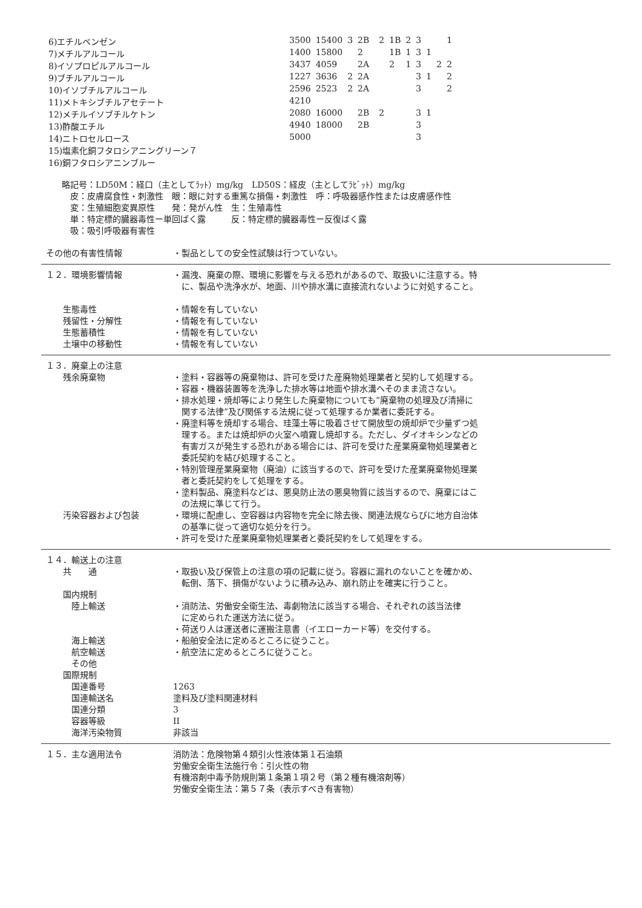| 6)エチルベンゼン | 3500 | 15400 | 3 | 2B | | 2 | 1B | 2 | 3 | | | 1 |
| 7)メチルアルコール | 1400 | 15800 | | 2 | | | 1B | 1 | 3 | 1 | | |
| 8)イソプロピルアルコール | 3437 | 4059 | | 2A | | | 2 | 1 | 3 | | 2 | 2 |
| 9)ブチルアルコール | 1227 | 3636 | 2 | 2A | | | | | 3 | 1 | | 2 |
| 10)イソブチルアルコール | 2596 | 2523 | 2 | 2A | | | | | 3 | | | 2 |
| 11)メトキシブチルアセテート | 4210 | | | | | | | | | | | |
| 12)メチルイソブチルケトン | 2080 | 16000 | | 2B | | 2 | | | 3 | 1 | | |
| 13)酢酸エチル | 4940 | 18000 | | 2B | | | | | 3 | | | |
| 14)ニトロセルロース | 5000 | | | | | | | | 3 | | | |
| 15)塩素化銅フタロシアニングリーン７ | | | | | | | | | | | | |
| 16)銅フタロシアニンブルー | | | | | | | | | | | | |
略記号：LD50M：経口（主としてﾗｯﾄ）mg/kg　LD50S：経皮（主としてﾗﾋﾞｯﾄ）mg/kg
　皮：皮膚腐食性・刺激性　眼：眼に対する重篤な損傷・刺激性　呼：呼吸器感作性または皮膚感作性
　変：生殖細胞変異原性　　発：発がん性　生：生殖毒性
　単：特定標的臓器毒性ー単回ばく露　　　反：特定標的臓器毒性ー反復ばく露
　吸：吸引呼吸器有害性
その他の有害性情報 ・製品としての安全性試験は行つていない。
１２．環境影響情報 ・漏洩、廃棄の際、環境に影響を与える恐れがあるので、取扱いに注意する。特
　に、製品や洗浄水が、地面、川や排水溝に直接流れないように対処すること。
　　生態毒性
　　残留性・分解性
　　生態蓄積性
　　土壌中の移動性
・情報を有していない
・情報を有していない
・情報を有していない
・情報を有していない
１３．廃棄上の注意
　　残余廃棄物 ・塗料・容器等の廃棄物は、許可を受けた産廃物処理業者と契約して処理する。
・容器・機器装置等を洗浄した排水等は地面や排水溝へそのまま流さない。
・排水処理・焼却等により発生した廃棄物についても”廃棄物の処理及び清掃に
　関する法律”及び関係する法規に従って処理するか業者に委託する。
・廃塗料等を焼却する場合、珪藻土等に吸着させて開放型の焼却炉で少量ずつ処
　理する。または焼却炉の火室へ噴霧し焼却する。ただし、ダイオキシンなどの
　有害ガスが発生する恐れがある場合には、許可を受けた産業廃棄物処理業者と
　委託契約を結び処理すること。
・特別管理産業廃棄物（廃油）に該当するので、許可を受けた産業廃棄物処理業
　者と委託契約をして処理をする。
・塗料製品、廃塗料などは、悪臭防止法の悪臭物質に該当するので、廃棄にはこ
　の法規に準じて行う。
　　汚染容器および包装 ・環境に配慮し、空容器は内容物を完全に除去後、関連法規ならびに地方自治体
　の基準に従って適切な処分を行う。
・許可を受けた産業廃棄物処理業者と委託契約をして処理をする。
１４．輸送上の注意
　　共　　通 ・取扱い及び保管上の注意の項の記載に従う。容器に漏れのないことを確かめ、
　転倒、落下、損傷がないように積み込み、崩れ防止を確実に行うこと。
　　国内規制
　　　陸上輸送 ・消防法、労働安全衛生法、毒劇物法に該当する場合、それぞれの該当法律
　に定められた運送方法に従う。
・荷送り人は運送者に運搬注意書（イエローカード等）を交付する。
　　　海上輸送 ・船舶安全法に定めるところに従うこと。
　　　航空輸送 ・航空法に定めるところに従うこと。
　　　その他
　　国際規制
　　　国連番号 1263
　　　国連輸送名 塗料及び塗料関連材料
　　　国連分類 3
　　　容器等級 II
　　　海洋汚染物質 非該当
１５．主な適用法令 消防法：危険物第４類引火性液体第１石油類
労働安全衛生法施行令：引火性の物
有機溶剤中毒予防規則第１条第１項２号（第２種有機溶剤等）
労働安全衛生法：第５７条（表示すべき有害物）